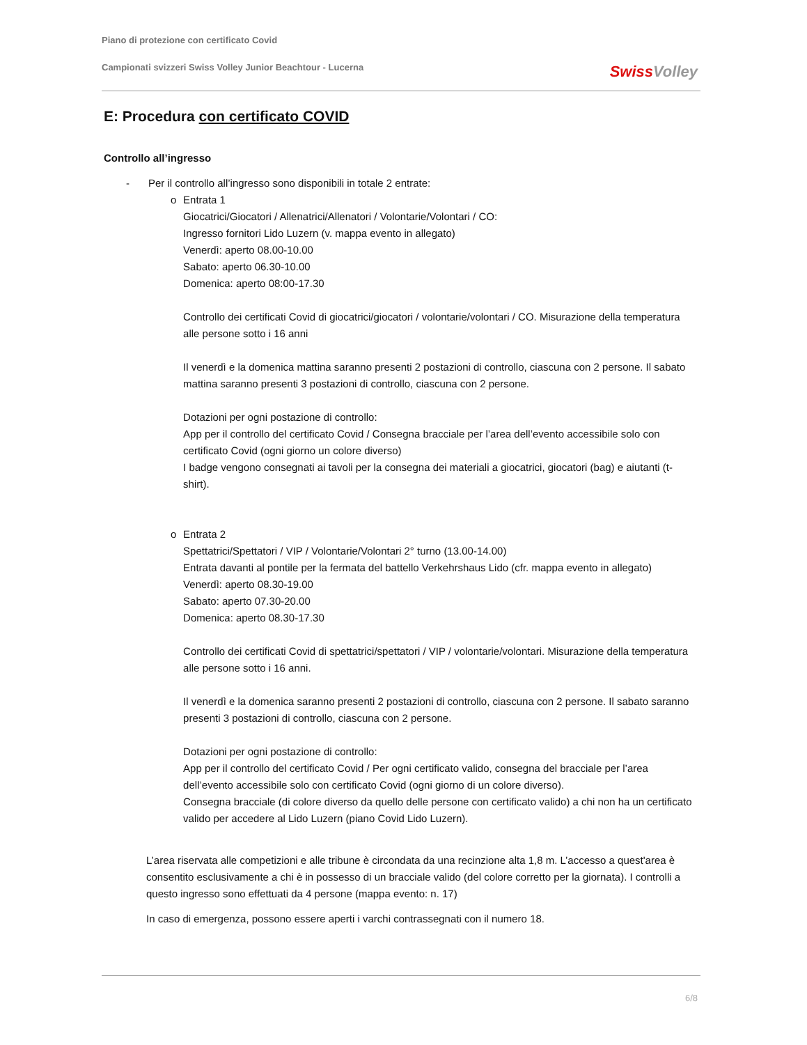Piano di protezione con certificato Covid
Campionati svizzeri Swiss Volley Junior Beachtour - Lucerna
Swiss Volley
E: Procedura con certificato COVID
Controllo all’ingresso
- Per il controllo all’ingresso sono disponibili in totale 2 entrate:
o Entrata 1
Giocatrici/Giocatori / Allenatrici/Allenatori / Volontarie/Volontari / CO:
Ingresso fornitori Lido Luzern (v. mappa evento in allegato)
Venerdì: aperto 08.00-10.00
Sabato: aperto 06.30-10.00
Domenica: aperto 08:00-17.30
Controllo dei certificati Covid di giocatrici/giocatori / volontarie/volontari / CO. Misurazione della temperatura alle persone sotto i 16 anni
Il venerdì e la domenica mattina saranno presenti 2 postazioni di controllo, ciascuna con 2 persone. Il sabato mattina saranno presenti 3 postazioni di controllo, ciascuna con 2 persone.
Dotazioni per ogni postazione di controllo:
App per il controllo del certificato Covid / Consegna bracciale per l’area dell’evento accessibile solo con certificato Covid (ogni giorno un colore diverso)
I badge vengono consegnati ai tavoli per la consegna dei materiali a giocatrici, giocatori (bag) e aiutanti (t-shirt).
o Entrata 2
Spettatrici/Spettatori / VIP / Volontarie/Volontari 2° turno (13.00-14.00)
Entrata davanti al pontile per la fermata del battello Verkehrshaus Lido (cfr. mappa evento in allegato)
Venerdì: aperto 08.30-19.00
Sabato: aperto 07.30-20.00
Domenica: aperto 08.30-17.30
Controllo dei certificati Covid di spettatrici/spettatori / VIP / volontarie/volontari. Misurazione della temperatura alle persone sotto i 16 anni.
Il venerdì e la domenica saranno presenti 2 postazioni di controllo, ciascuna con 2 persone. Il sabato saranno presenti 3 postazioni di controllo, ciascuna con 2 persone.
Dotazioni per ogni postazione di controllo:
App per il controllo del certificato Covid / Per ogni certificato valido, consegna del bracciale per l’area dell’evento accessibile solo con certificato Covid (ogni giorno di un colore diverso).
Consegna bracciale (di colore diverso da quello delle persone con certificato valido) a chi non ha un certificato valido per accedere al Lido Luzern (piano Covid Lido Luzern).
L’area riservata alle competizioni e alle tribune è circondata da una recinzione alta 1,8 m. L’accesso a quest'area è consentito esclusivamente a chi è in possesso di un bracciale valido (del colore corretto per la giornata). I controlli a questo ingresso sono effettuati da 4 persone (mappa evento: n. 17)
In caso di emergenza, possono essere aperti i varchi contrassegnati con il numero 18.
6/8